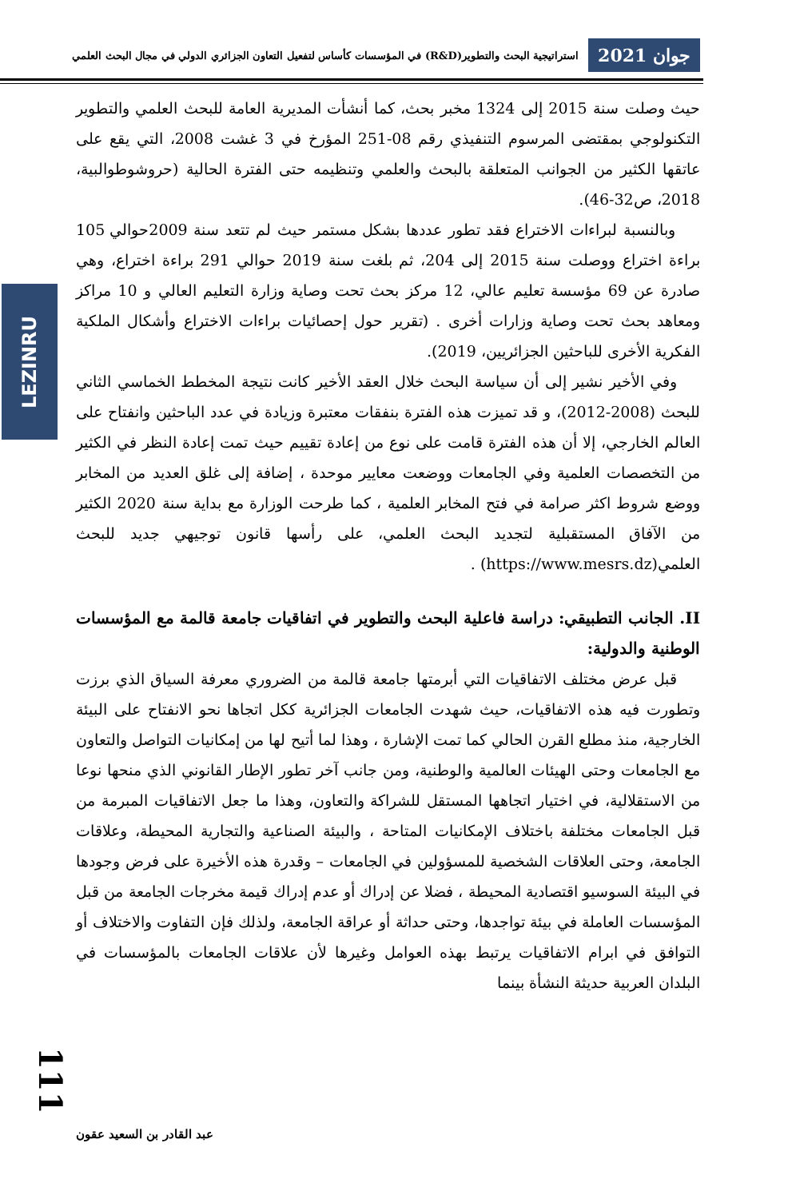جوان 2021 استراتيجية البحث والتطوير(R&D) في المؤسسات كأساس لتفعيل التعاون الجزائري الدولي في مجال البحث العلمي
LEZINRU
حيث وصلت سنة 2015 إلى 1324 مخبر بحث، كما أنشأت المديرية العامة للبحث العلمي والتطوير التكنولوجي بمقتضى المرسوم التنفيذي رقم 08-251 المؤرخ في 3 غشت 2008، التي يقع على عاتقها الكثير من الجوانب المتعلقة بالبحث والعلمي وتنظيمه حتى الفترة الحالية (حروشوطوالبية، 2018، ص32-46).
وبالنسبة لبراءات الاختراع فقد تطور عددها بشكل مستمر حيث لم تتعد سنة 2009حوالي 105 براءة اختراع ووصلت سنة 2015 إلى 204، ثم بلغت سنة 2019 حوالي 291 براءة اختراع، وهي صادرة عن 69 مؤسسة تعليم عالي، 12 مركز بحث تحت وصاية وزارة التعليم العالي و 10 مراكز ومعاهد بحث تحت وصاية وزارات أخرى . (تقرير حول إحصائيات براءات الاختراع وأشكال الملكية الفكرية الأخرى للباحثين الجزائريين، 2019).
وفي الأخير نشير إلى أن سياسة البحث خلال العقد الأخير كانت نتيجة المخطط الخماسي الثاني للبحث (2008-2012)، و قد تميزت هذه الفترة بنفقات معتبرة وزيادة في عدد الباحثين وانفتاح على العالم الخارجي، إلا أن هذه الفترة قامت على نوع من إعادة تقييم حيث تمت إعادة النظر في الكثير من التخصصات العلمية وفي الجامعات ووضعت معايير موحدة ، إضافة إلى غلق العديد من المخابر ووضع شروط اكثر صرامة في فتح المخابر العلمية ، كما طرحت الوزارة مع بداية سنة 2020 الكثير من الآفاق المستقبلية لتجديد البحث العلمي، على رأسها قانون توجيهي جديد للبحث العلمي(https://www.mesrs.dz) .
II. الجانب التطبيقي: دراسة فاعلية البحث والتطوير في اتفاقيات جامعة قالمة مع المؤسسات الوطنية والدولية:
قبل عرض مختلف الاتفاقيات التي أبرمتها جامعة قالمة من الضروري معرفة السياق الذي برزت وتطورت فيه هذه الاتفاقيات، حيث شهدت الجامعات الجزائرية ككل اتجاها نحو الانفتاح على البيئة الخارجية، منذ مطلع القرن الحالي كما تمت الإشارة ، وهذا لما أتيح لها من إمكانيات التواصل والتعاون مع الجامعات وحتى الهيئات العالمية والوطنية، ومن جانب آخر تطور الإطار القانوني الذي منحها نوعا من الاستقلالية، في اختيار اتجاهها المستقل للشراكة والتعاون، وهذا ما جعل الاتفاقيات المبرمة من قبل الجامعات مختلفة باختلاف الإمكانيات المتاحة ، والبيئة الصناعية والتجارية المحيطة، وعلاقات الجامعة، وحتى العلاقات الشخصية للمسؤولين في الجامعات – وقدرة هذه الأخيرة على فرض وجودها في البيئة السوسيو اقتصادية المحيطة ، فضلا عن إدراك أو عدم إدراك قيمة مخرجات الجامعة من قبل المؤسسات العاملة في بيئة تواجدها، وحتى حداثة أو عراقة الجامعة، ولذلك فإن التفاوت والاختلاف أو التوافق في ابرام الاتفاقيات يرتبط بهذه العوامل وغيرها لأن علاقات الجامعات بالمؤسسات في البلدان العربية حديثة النشأة بينما
111
عبد القادر بن السعيد عقون